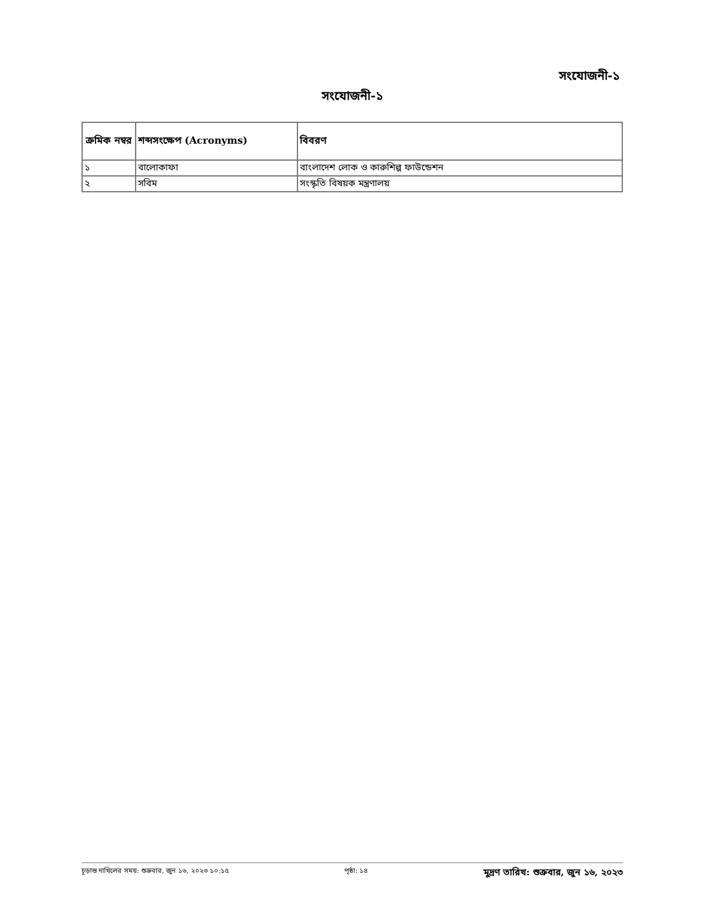সংযোজনী-১
সংযোজনী-১
| ক্রমিক নম্বর | শব্দসংক্ষেপ (Acronyms) | বিবরণ |
| --- | --- | --- |
| ১ | বালোকাফা | বাংলাদেশ লোক ও কারুশিল্প ফাউন্ডেশন |
| ২ | সবিম | সংস্কৃতি বিষয়ক মন্ত্রণালয় |
চূড়ান্ত দাখিলের সময়: শুক্রবার, জুন ১৬, ২০২৩ ১০:১৫ পৃষ্ঠা: ১৪ মুদ্রণ তারিখ: শুক্রবার, জুন ১৬, ২০২৩